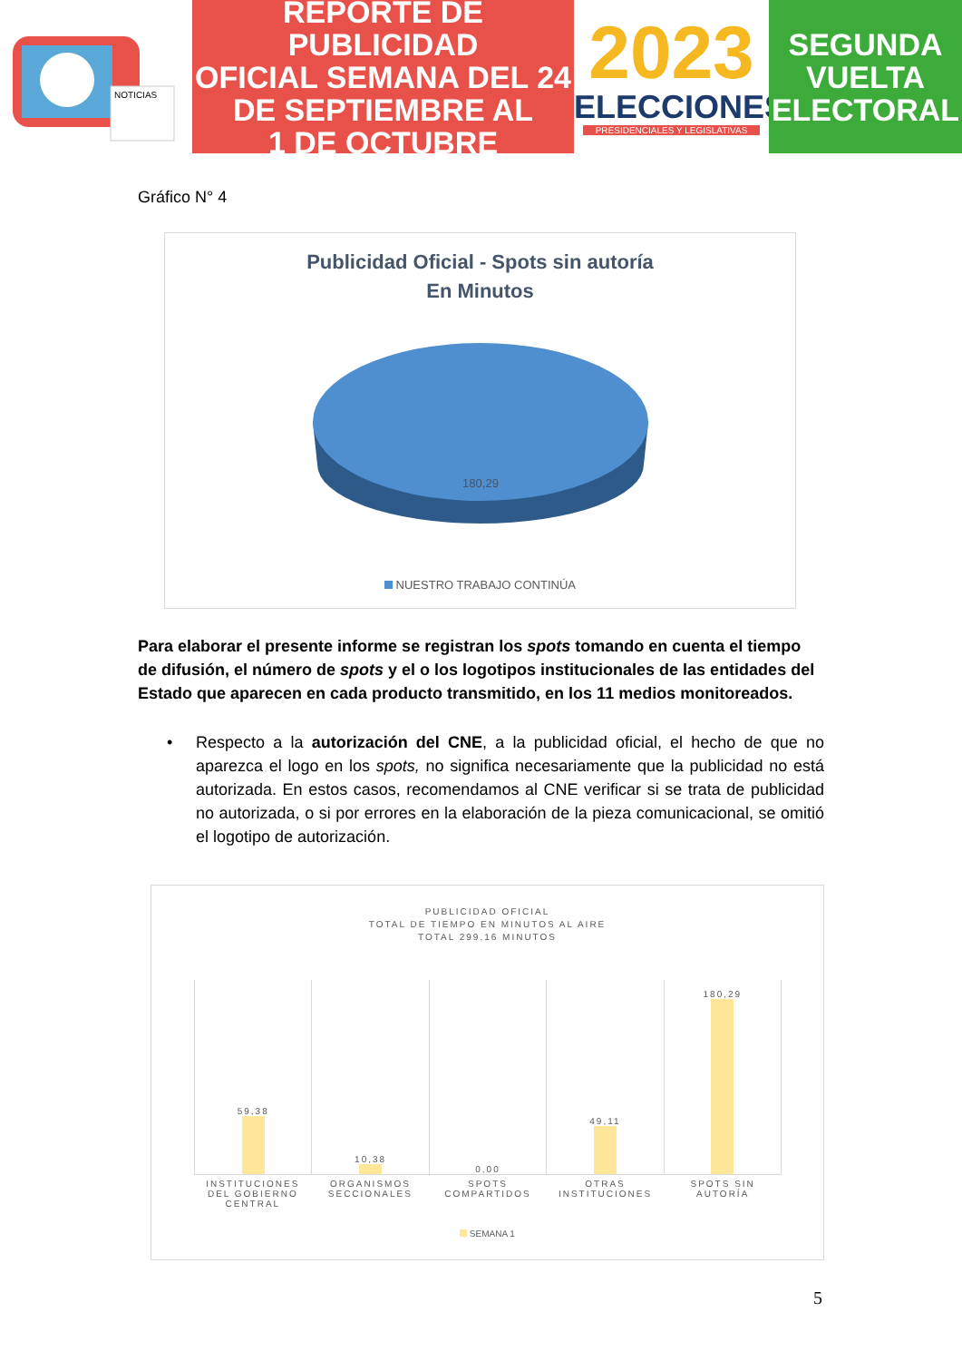NOTICIAS
REPORTE DE PUBLICIDAD
OFICIAL SEMANA DEL 24
DE SEPTIEMBRE AL
1 DE OCTUBRE
2023
ELECCIONES
PRESIDENCIALES Y LEGISLATIVAS
SEGUNDA
VUELTA
ELECTORAL
Gráfico N° 4
Publicidad Oficial - Spots sin autoría
En Minutos
180,29
NUESTRO TRABAJO CONTINÚA
Para elaborar el presente informe se registran los spots tomando en cuenta el tiempo de difusión, el número de spots y el o los logotipos institucionales de las entidades del Estado que aparecen en cada producto transmitido, en los 11 medios monitoreados.
• Respecto a la autorización del CNE, a la publicidad oficial, el hecho de que no aparezca el logo en los spots, no significa necesariamente que la publicidad no está autorizada. En estos casos, recomendamos al CNE verificar si se trata de publicidad no autorizada, o si por errores en la elaboración de la pieza comunicacional, se omitió el logotipo de autorización.
PUBLICIDAD OFICIAL
TOTAL DE TIEMPO EN MINUTOS AL AIRE
TOTAL 299,16 MINUTOS
59,38 10,38 0,00 49,11 180,29
INSTITUCIONES DEL GOBIERNO CENTRAL
ORGANISMOS SECCIONALES SPOTS COMPARTIDOS OTRAS INSTITUCIONES SPOTS SIN AUTORÍA
SEMANA 1
5